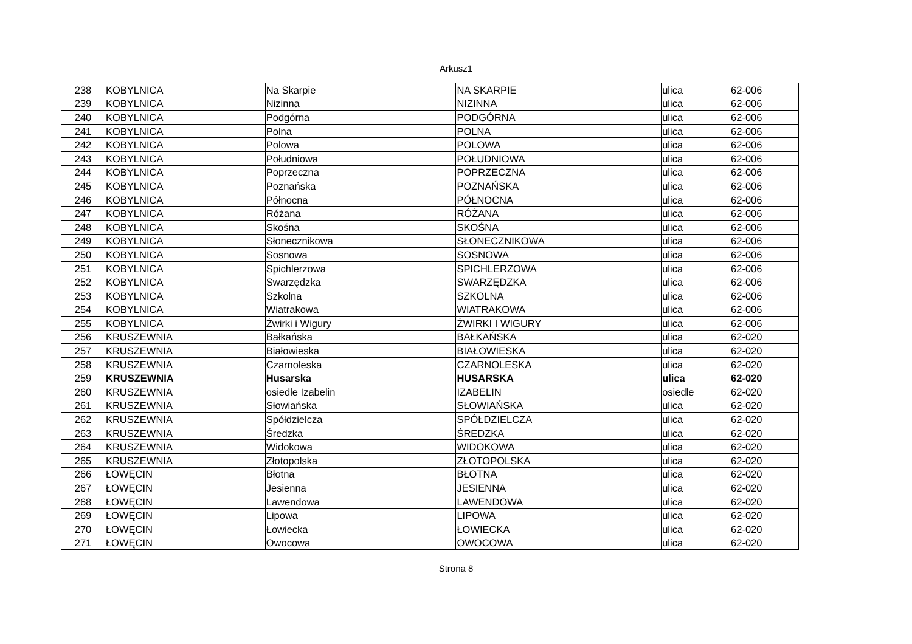Arkusz1
| 238 | KOBYLNICA | Na Skarpie | NA SKARPIE | ulica | 62-006 |
| 239 | KOBYLNICA | Nizinna | NIZINNA | ulica | 62-006 |
| 240 | KOBYLNICA | Podgórna | PODGÓRNA | ulica | 62-006 |
| 241 | KOBYLNICA | Polna | POLNA | ulica | 62-006 |
| 242 | KOBYLNICA | Polowa | POLOWA | ulica | 62-006 |
| 243 | KOBYLNICA | Południowa | POŁUDNIOWA | ulica | 62-006 |
| 244 | KOBYLNICA | Poprzeczna | POPRZECZNA | ulica | 62-006 |
| 245 | KOBYLNICA | Poznańska | POZNAŃSKA | ulica | 62-006 |
| 246 | KOBYLNICA | Północna | PÓŁNOCNA | ulica | 62-006 |
| 247 | KOBYLNICA | Różana | RÓŻANA | ulica | 62-006 |
| 248 | KOBYLNICA | Skośna | SKOŚNA | ulica | 62-006 |
| 249 | KOBYLNICA | Słonecznikowa | SŁONECZNIKOWA | ulica | 62-006 |
| 250 | KOBYLNICA | Sosnowa | SOSNOWA | ulica | 62-006 |
| 251 | KOBYLNICA | Spichlerzowa | SPICHLERZOWA | ulica | 62-006 |
| 252 | KOBYLNICA | Swarzędzka | SWARZĘDZKA | ulica | 62-006 |
| 253 | KOBYLNICA | Szkolna | SZKOLNA | ulica | 62-006 |
| 254 | KOBYLNICA | Wiatrakowa | WIATRAKOWA | ulica | 62-006 |
| 255 | KOBYLNICA | Żwirki i Wigury | ŻWIRKI I WIGURY | ulica | 62-006 |
| 256 | KRUSZEWNIA | Bałkańska | BAŁKAŃSKA | ulica | 62-020 |
| 257 | KRUSZEWNIA | Białowieska | BIAŁOWIESKA | ulica | 62-020 |
| 258 | KRUSZEWNIA | Czarnoleska | CZARNOLESKA | ulica | 62-020 |
| 259 | KRUSZEWNIA | Husarska | HUSARSKA | ulica | 62-020 |
| 260 | KRUSZEWNIA | osiedle Izabelin | IZABELIN | osiedle | 62-020 |
| 261 | KRUSZEWNIA | Słowiańska | SŁOWIAŃSKA | ulica | 62-020 |
| 262 | KRUSZEWNIA | Spółdzielcza | SPÓŁDZIELCZA | ulica | 62-020 |
| 263 | KRUSZEWNIA | Średzka | ŚREDZKA | ulica | 62-020 |
| 264 | KRUSZEWNIA | Widokowa | WIDOKOWA | ulica | 62-020 |
| 265 | KRUSZEWNIA | Złotopolska | ZŁOTOPOLSKA | ulica | 62-020 |
| 266 | ŁOWĘCIN | Błotna | BŁOTNA | ulica | 62-020 |
| 267 | ŁOWĘCIN | Jesienna | JESIENNA | ulica | 62-020 |
| 268 | ŁOWĘCIN | Lawendowa | LAWENDOWA | ulica | 62-020 |
| 269 | ŁOWĘCIN | Lipowa | LIPOWA | ulica | 62-020 |
| 270 | ŁOWĘCIN | Łowiecka | ŁOWIECKA | ulica | 62-020 |
| 271 | ŁOWĘCIN | Owocowa | OWOCOWA | ulica | 62-020 |
Strona 8